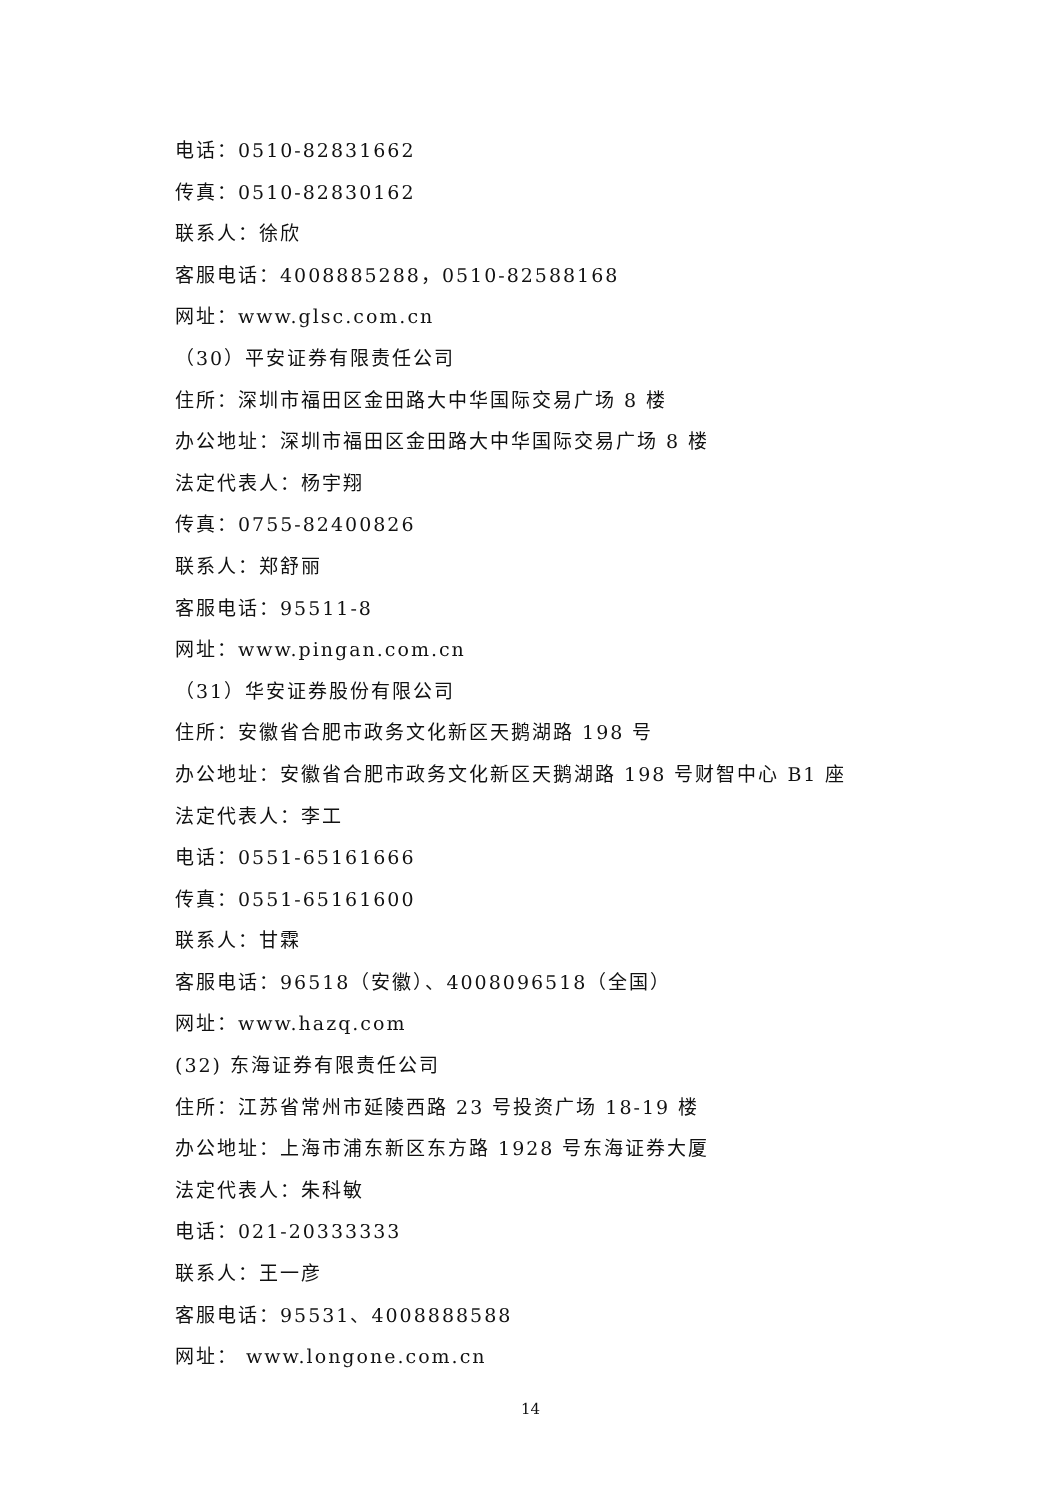电话：0510-82831662
传真：0510-82830162
联系人：徐欣
客服电话：4008885288，0510-82588168
网址：www.glsc.com.cn
（30）平安证券有限责任公司
住所：深圳市福田区金田路大中华国际交易广场 8 楼
办公地址：深圳市福田区金田路大中华国际交易广场 8 楼
法定代表人：杨宇翔
传真：0755-82400826
联系人：郑舒丽
客服电话：95511-8
网址：www.pingan.com.cn
（31）华安证券股份有限公司
住所：安徽省合肥市政务文化新区天鹅湖路 198 号
办公地址：安徽省合肥市政务文化新区天鹅湖路 198 号财智中心 B1 座
法定代表人：李工
电话：0551-65161666
传真：0551-65161600
联系人：甘霖
客服电话：96518（安徽）、4008096518（全国）
网址：www.hazq.com
(32) 东海证券有限责任公司
住所：江苏省常州市延陵西路 23 号投资广场 18-19 楼
办公地址：上海市浦东新区东方路 1928 号东海证券大厦
法定代表人：朱科敏
电话：021-20333333
联系人：王一彦
客服电话：95531、4008888588
网址： www.longone.com.cn
14